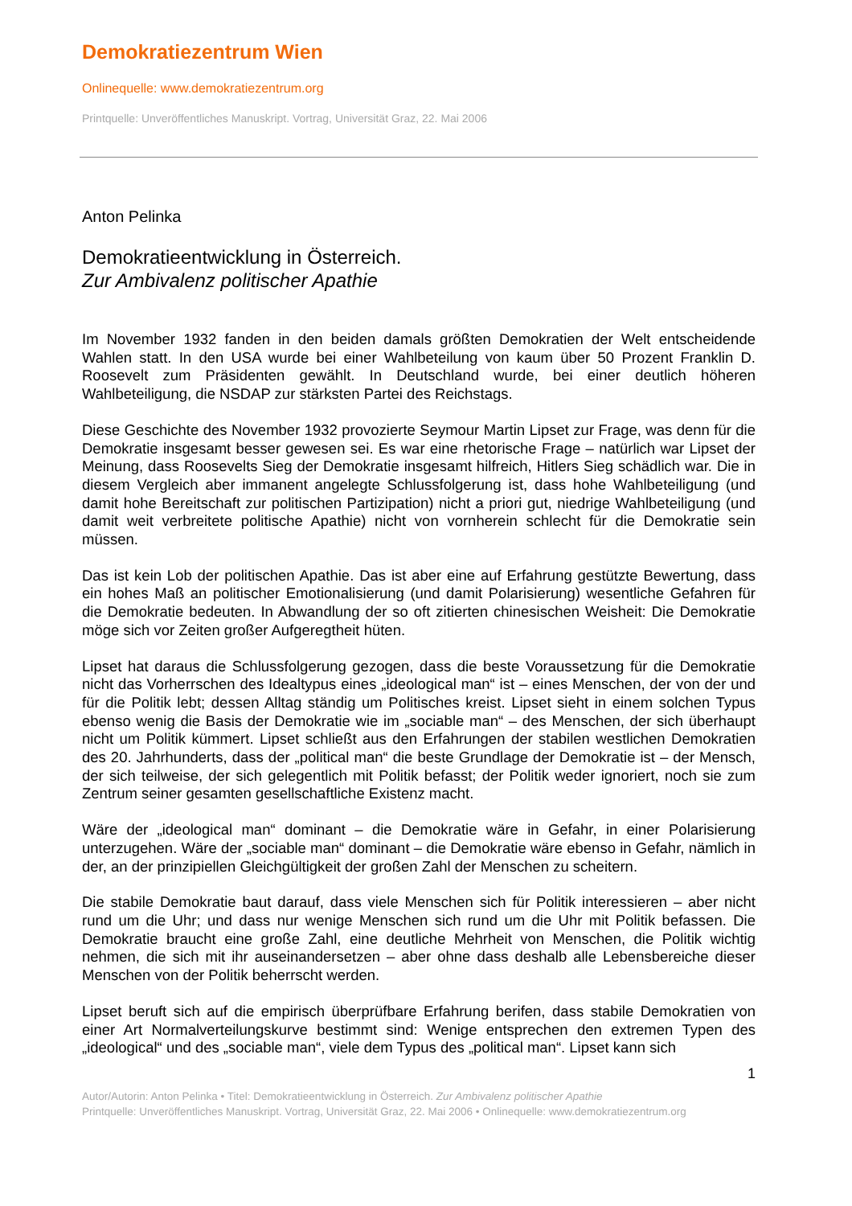Demokratiezentrum Wien
Onlinequelle: www.demokratiezentrum.org
Printquelle: Unveröffentliches Manuskript. Vortrag, Universität Graz, 22. Mai 2006
Anton Pelinka
Demokratieentwicklung in Österreich.
Zur Ambivalenz politischer Apathie
Im November 1932 fanden in den beiden damals größten Demokratien der Welt entscheidende Wahlen statt. In den USA wurde bei einer Wahlbeteilung von kaum über 50 Prozent Franklin D. Roosevelt zum Präsidenten gewählt. In Deutschland wurde, bei einer deutlich höheren Wahlbeteiligung, die NSDAP zur stärksten Partei des Reichstags.
Diese Geschichte des November 1932 provozierte Seymour Martin Lipset zur Frage, was denn für die Demokratie insgesamt besser gewesen sei. Es war eine rhetorische Frage – natürlich war Lipset der Meinung, dass Roosevelts Sieg der Demokratie insgesamt hilfreich, Hitlers Sieg schädlich war. Die in diesem Vergleich aber immanent angelegte Schlussfolgerung ist, dass hohe Wahlbeteiligung (und damit hohe Bereitschaft zur politischen Partizipation) nicht a priori gut, niedrige Wahlbeteiligung (und damit weit verbreitete politische Apathie) nicht von vornherein schlecht für die Demokratie sein müssen.
Das ist kein Lob der politischen Apathie. Das ist aber eine auf Erfahrung gestützte Bewertung, dass ein hohes Maß an politischer Emotionalisierung (und damit Polarisierung) wesentliche Gefahren für die Demokratie bedeuten. In Abwandlung der so oft zitierten chinesischen Weisheit: Die Demokratie möge sich vor Zeiten großer Aufgeregtheit hüten.
Lipset hat daraus die Schlussfolgerung gezogen, dass die beste Voraussetzung für die Demokratie nicht das Vorherrschen des Idealtypus eines „ideological man“ ist – eines Menschen, der von der und für die Politik lebt; dessen Alltag ständig um Politisches kreist. Lipset sieht in einem solchen Typus ebenso wenig die Basis der Demokratie wie im „sociable man“ – des Menschen, der sich überhaupt nicht um Politik kümmert. Lipset schließt aus den Erfahrungen der stabilen westlichen Demokratien des 20. Jahrhunderts, dass der „political man“ die beste Grundlage der Demokratie ist – der Mensch, der sich teilweise, der sich gelegentlich mit Politik befasst; der Politik weder ignoriert, noch sie zum Zentrum seiner gesamten gesellschaftliche Existenz macht.
Wäre der „ideological man“ dominant – die Demokratie wäre in Gefahr, in einer Polarisierung unterzugehen. Wäre der „sociable man“ dominant – die Demokratie wäre ebenso in Gefahr, nämlich in der, an der prinzipiellen Gleichgültigkeit der großen Zahl der Menschen zu scheitern.
Die stabile Demokratie baut darauf, dass viele Menschen sich für Politik interessieren – aber nicht rund um die Uhr; und dass nur wenige Menschen sich rund um die Uhr mit Politik befassen. Die Demokratie braucht eine große Zahl, eine deutliche Mehrheit von Menschen, die Politik wichtig nehmen, die sich mit ihr auseinandersetzen – aber ohne dass deshalb alle Lebensbereiche dieser Menschen von der Politik beherrscht werden.
Lipset beruft sich auf die empirisch überprüfbare Erfahrung berifen, dass stabile Demokratien von einer Art Normalverteilungskurve bestimmt sind: Wenige entsprechen den extremen Typen des „ideological“ und des „sociable man“, viele dem Typus des „political man“. Lipset kann sich
1
Autor/Autorin: Anton Pelinka • Titel: Demokratieentwicklung in Österreich. Zur Ambivalenz politischer Apathie
Printquelle: Unveröffentliches Manuskript. Vortrag, Universität Graz, 22. Mai 2006 • Onlinequelle: www.demokratiezentrum.org